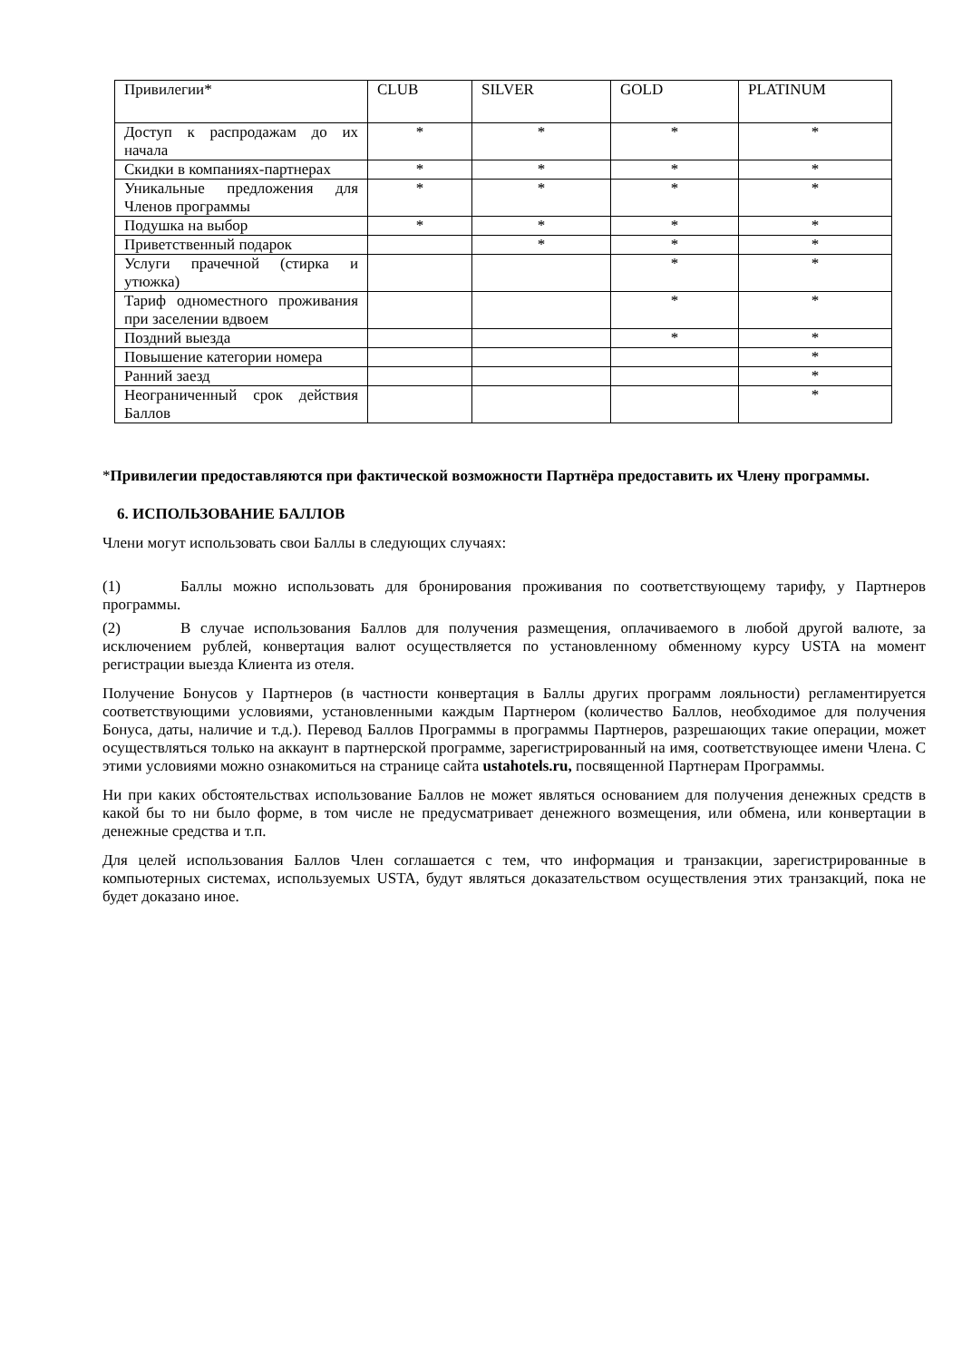| Привилегии* | CLUB | SILVER | GOLD | PLATINUM |
| Доступ к распродажам до их начала | * | * | * | * |
| Скидки в компаниях-партнерах | * | * | * | * |
| Уникальные предложения для Членов программы | * | * | * | * |
| Подушка на выбор | * | * | * | * |
| Приветственный подарок | | * | * | * |
| Услуги прачечной (стирка и утюжка) | | | * | * |
| Тариф одноместного проживания при заселении вдвоем | | | * | * |
| Поздний выезда | | | * | * |
| Повышение категории номера | | | | * |
| Ранний заезд | | | | * |
| Неограниченный срок действия Баллов | | | | * |
*Привилегии предоставляются при фактической возможности Партнёра предоставить их Члену программы.
6. ИСПОЛЬЗОВАНИЕ БАЛЛОВ
Члени могут использовать свои Баллы в следующих случаях:
(1) Баллы можно использовать для бронирования проживания по соответствующему тарифу, у Партнеров программы.
(2) В случае использования Баллов для получения размещения, оплачиваемого в любой другой валюте, за исключением рублей, конвертация валют осуществляется по установленному обменному курсу USTA на момент регистрации выезда Клиента из отеля.
Получение Бонусов у Партнеров (в частности конвертация в Баллы других программ лояльности) регламентируется соответствующими условиями, установленными каждым Партнером (количество Баллов, необходимое для получения Бонуса, даты, наличие и т.д.). Перевод Баллов Программы в программы Партнеров, разрешающих такие операции, может осуществляться только на аккаунт в партнерской программе, зарегистрированный на имя, соответствующее имени Члена. С этими условиями можно ознакомиться на странице сайта ustahotels.ru, посвященной Партнерам Программы.
Ни при каких обстоятельствах использование Баллов не может являться основанием для получения денежных средств в какой бы то ни было форме, в том числе не предусматривает денежного возмещения, или обмена, или конвертации в денежные средства и т.п.
Для целей использования Баллов Член соглашается с тем, что информация и транзакции, зарегистрированные в компьютерных системах, используемых USTA, будут являться доказательством осуществления этих транзакций, пока не будет доказано иное.